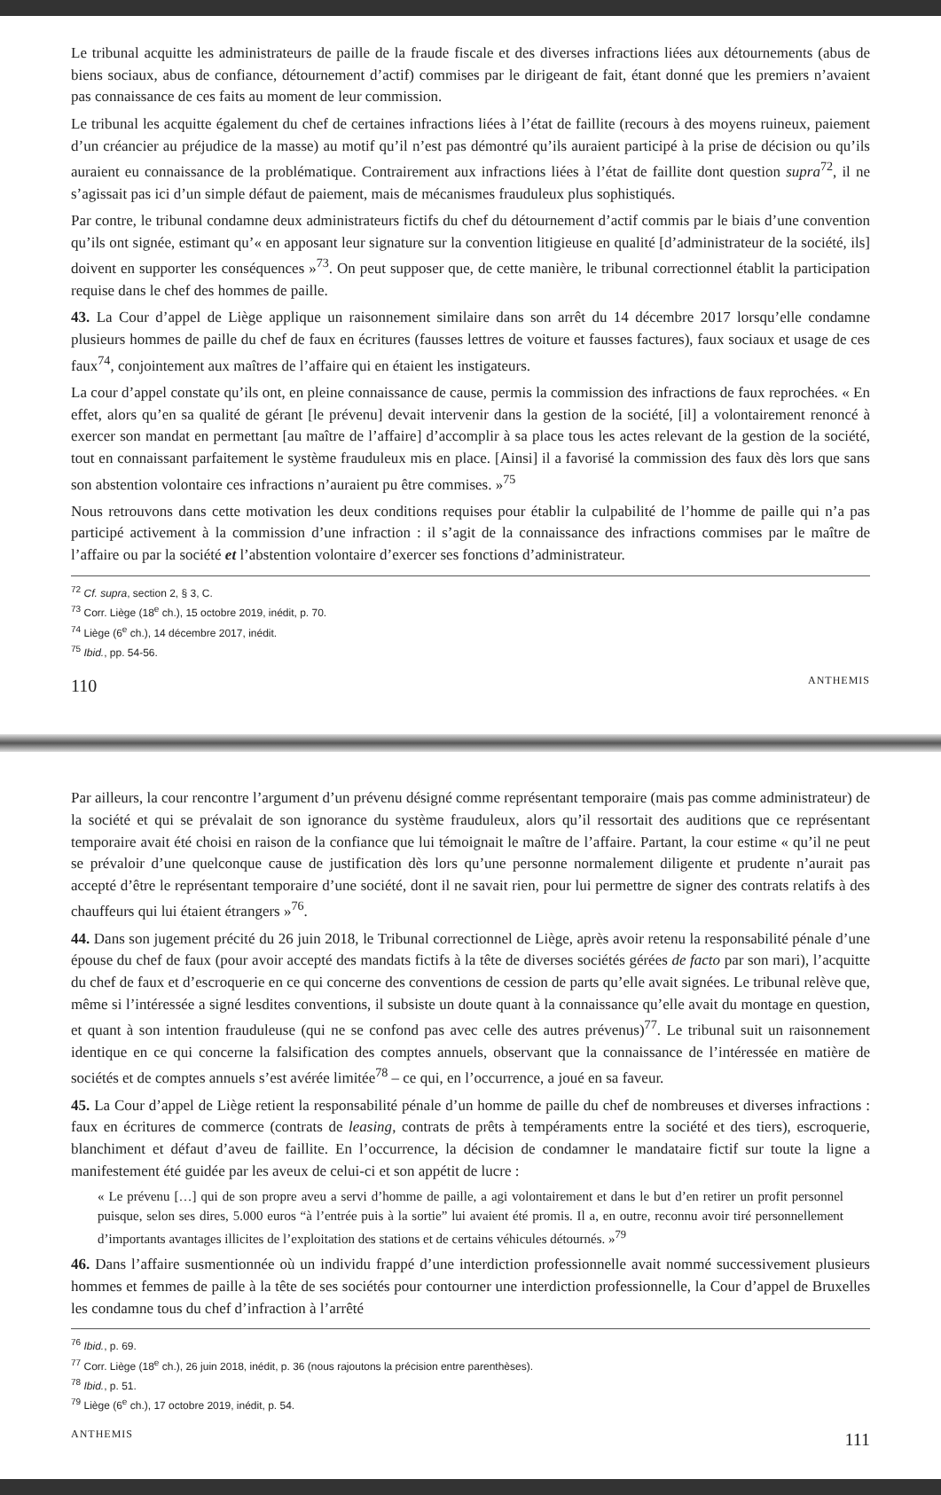Le tribunal acquitte les administrateurs de paille de la fraude fiscale et des diverses infractions liées aux détournements (abus de biens sociaux, abus de confiance, détournement d’actif) commises par le dirigeant de fait, étant donné que les premiers n’avaient pas connaissance de ces faits au moment de leur commission.
Le tribunal les acquitte également du chef de certaines infractions liées à l’état de faillite (recours à des moyens ruineux, paiement d’un créancier au préjudice de la masse) au motif qu’il n’est pas démontré qu’ils auraient participé à la prise de décision ou qu’ils auraient eu connaissance de la problématique. Contrairement aux infractions liées à l’état de faillite dont question supra<sup>72</sup>, il ne s’agissait pas ici d’un simple défaut de paiement, mais de mécanismes frauduleux plus sophistiqués.
Par contre, le tribunal condamne deux administrateurs fictifs du chef du détournement d’actif commis par le biais d’une convention qu’ils ont signée, estimant qu’« en apposant leur signature sur la convention litigieuse en qualité [d’administrateur de la société, ils] doivent en supporter les conséquences »<sup>73</sup>. On peut supposer que, de cette manière, le tribunal correctionnel établit la participation requise dans le chef des hommes de paille.
43. La Cour d’appel de Liège applique un raisonnement similaire dans son arrêt du 14 décembre 2017 lorsqu’elle condamne plusieurs hommes de paille du chef de faux en écritures (fausses lettres de voiture et fausses factures), faux sociaux et usage de ces faux<sup>74</sup>, conjointement aux maîtres de l’affaire qui en étaient les instigateurs.
La cour d’appel constate qu’ils ont, en pleine connaissance de cause, permis la commission des infractions de faux reprochées. « En effet, alors qu’en sa qualité de gérant [le prévenu] devait intervenir dans la gestion de la société, [il] a volontairement renoncé à exercer son mandat en permettant [au maître de l’affaire] d’accomplir à sa place tous les actes relevant de la gestion de la société, tout en connaissant parfaitement le système frauduleux mis en place. [Ainsi] il a favorisé la commission des faux dès lors que sans son abstention volontaire ces infractions n’auraient pu être commises. »<sup>75</sup>
Nous retrouvons dans cette motivation les deux conditions requises pour établir la culpabilité de l’homme de paille qui n’a pas participé activement à la commission d’une infraction : il s’agit de la connaissance des infractions commises par le maître de l’affaire ou par la société et l’abstention volontaire d’exercer ses fonctions d’administrateur.
<sup>72</sup> Cf. supra, section 2, § 3, C.
<sup>73</sup> Corr. Liège (18<sup>e</sup> ch.), 15 octobre 2019, inédit, p. 70.
<sup>74</sup> Liège (6<sup>e</sup> ch.), 14 décembre 2017, inédit.
<sup>75</sup> Ibid., pp. 54-56.
110 ANTHEMIS
Par ailleurs, la cour rencontre l’argument d’un prévenu désigné comme représentant temporaire (mais pas comme administrateur) de la société et qui se prévalait de son ignorance du système frauduleux, alors qu’il ressortait des auditions que ce représentant temporaire avait été choisi en raison de la confiance que lui témoignait le maître de l’affaire. Partant, la cour estime « qu’il ne peut se prévaloir d’une quelconque cause de justification dès lors qu’une personne normalement diligente et prudente n’aurait pas accepté d’être le représentant temporaire d’une société, dont il ne savait rien, pour lui permettre de signer des contrats relatifs à des chauffeurs qui lui étaient étrangers »<sup>76</sup>.
44. Dans son jugement précité du 26 juin 2018, le Tribunal correctionnel de Liège, après avoir retenu la responsabilité pénale d’une épouse du chef de faux (pour avoir accepté des mandats fictifs à la tête de diverses sociétés gérées de facto par son mari), l’acquitte du chef de faux et d’escroquerie en ce qui concerne des conventions de cession de parts qu’elle avait signées. Le tribunal relève que, même si l’intéressée a signé lesdites conventions, il subsiste un doute quant à la connaissance qu’elle avait du montage en question, et quant à son intention frauduleuse (qui ne se confond pas avec celle des autres prévenus)<sup>77</sup>. Le tribunal suit un raisonnement identique en ce qui concerne la falsification des comptes annuels, observant que la connaissance de l’intéressée en matière de sociétés et de comptes annuels s’est avérée limitée<sup>78</sup> – ce qui, en l’occurrence, a joué en sa faveur.
45. La Cour d’appel de Liège retient la responsabilité pénale d’un homme de paille du chef de nombreuses et diverses infractions : faux en écritures de commerce (contrats de leasing, contrats de prêts à tempéraments entre la société et des tiers), escroquerie, blanchiment et défaut d’aveu de faillite. En l’occurrence, la décision de condamner le mandataire fictif sur toute la ligne a manifestement été guidée par les aveux de celui-ci et son appétit de lucre :
« Le prévenu […] qui de son propre aveu a servi d’homme de paille, a agi volontairement et dans le but d’en retirer un profit personnel puisque, selon ses dires, 5.000 euros “à l’entrée puis à la sortie” lui avaient été promis. Il a, en outre, reconnu avoir tiré personnellement d’importants avantages illicites de l’exploitation des stations et de certains véhicules détournés. »<sup>79</sup>
46. Dans l’affaire susmentionnée où un individu frappé d’une interdiction professionnelle avait nommé successivement plusieurs hommes et femmes de paille à la tête de ses sociétés pour contourner une interdiction professionnelle, la Cour d’appel de Bruxelles les condamne tous du chef d’infraction à l’arrêté
<sup>76</sup> Ibid., p. 69.
<sup>77</sup> Corr. Liège (18<sup>e</sup> ch.), 26 juin 2018, inédit, p. 36 (nous rajoutons la précision entre parenthèses).
<sup>78</sup> Ibid., p. 51.
<sup>79</sup> Liège (6<sup>e</sup> ch.), 17 octobre 2019, inédit, p. 54.
ANTHEMIS 111